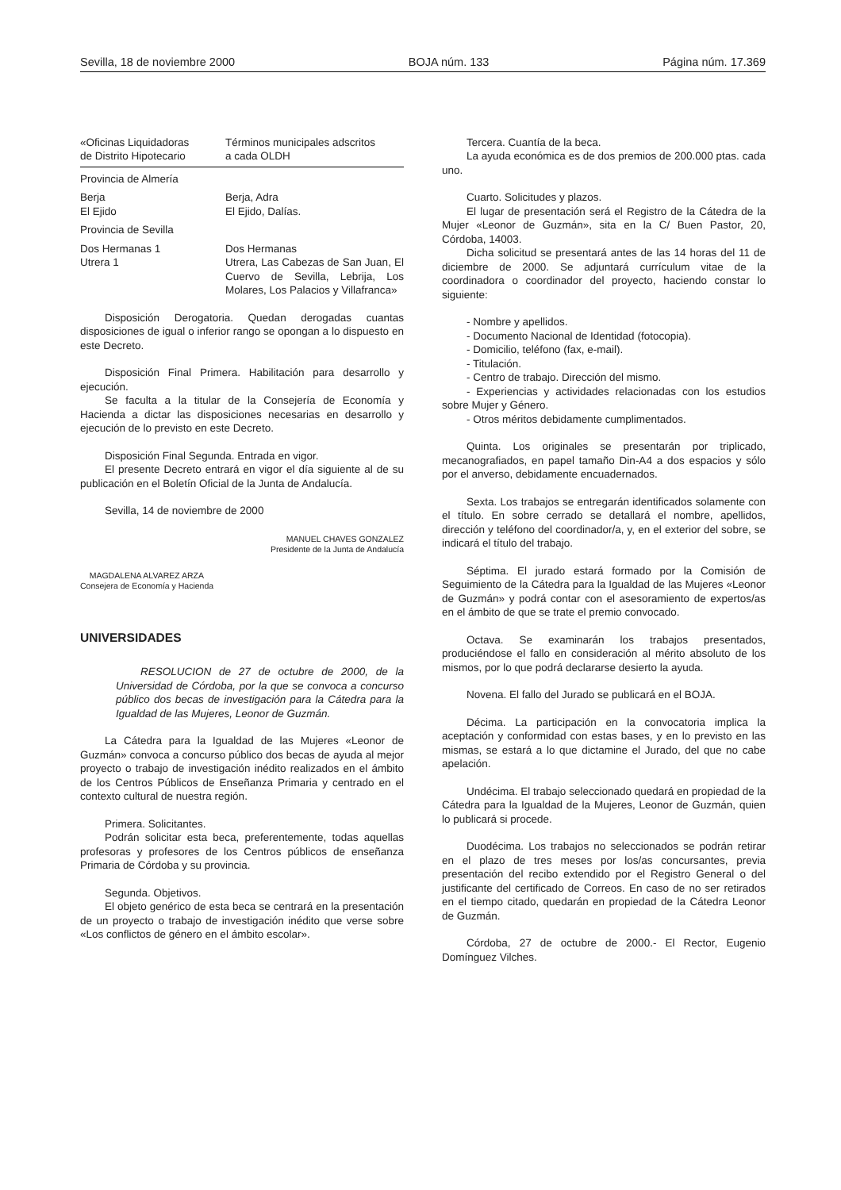Sevilla, 18 de noviembre 2000 BOJA núm. 133 Página núm. 17.369
| «Oficinas Liquidadoras de Distrito Hipotecario | Términos municipales adscritos a cada OLDH |
| Provincia de Almería | |
| Berja El Ejido | Berja, Adra El Ejido, Dalías. |
| Provincia de Sevilla | |
| Dos Hermanas 1 Utrera 1 | Dos Hermanas Utrera, Las Cabezas de San Juan, El Cuervo de Sevilla, Lebrija, Los Molares, Los Palacios y Villafranca» |
Disposición Derogatoria. Quedan derogadas cuantas disposiciones de igual o inferior rango se opongan a lo dispuesto en este Decreto.
Disposición Final Primera. Habilitación para desarrollo y ejecución.
Se faculta a la titular de la Consejería de Economía y Hacienda a dictar las disposiciones necesarias en desarrollo y ejecución de lo previsto en este Decreto.
Disposición Final Segunda. Entrada en vigor.
El presente Decreto entrará en vigor el día siguiente al de su publicación en el Boletín Oficial de la Junta de Andalucía.
Sevilla, 14 de noviembre de 2000
MANUEL CHAVES GONZALEZ
Presidente de la Junta de Andalucía
MAGDALENA ALVAREZ ARZA
Consejera de Economía y Hacienda
UNIVERSIDADES
RESOLUCION de 27 de octubre de 2000, de la Universidad de Córdoba, por la que se convoca a concurso público dos becas de investigación para la Cátedra para la Igualdad de las Mujeres, Leonor de Guzmán.
La Cátedra para la Igualdad de las Mujeres «Leonor de Guzmán» convoca a concurso público dos becas de ayuda al mejor proyecto o trabajo de investigación inédito realizados en el ámbito de los Centros Públicos de Enseñanza Primaria y centrado en el contexto cultural de nuestra región.
Primera. Solicitantes.
Podrán solicitar esta beca, preferentemente, todas aquellas profesoras y profesores de los Centros públicos de enseñanza Primaria de Córdoba y su provincia.
Segunda. Objetivos.
El objeto genérico de esta beca se centrará en la presentación de un proyecto o trabajo de investigación inédito que verse sobre «Los conflictos de género en el ámbito escolar».
Tercera. Cuantía de la beca.
La ayuda económica es de dos premios de 200.000 ptas. cada uno.
Cuarto. Solicitudes y plazos.
El lugar de presentación será el Registro de la Cátedra de la Mujer «Leonor de Guzmán», sita en la C/ Buen Pastor, 20, Córdoba, 14003.
Dicha solicitud se presentará antes de las 14 horas del 11 de diciembre de 2000. Se adjuntará currículum vitae de la coordinadora o coordinador del proyecto, haciendo constar lo siguiente:
- Nombre y apellidos.
- Documento Nacional de Identidad (fotocopia).
- Domicilio, teléfono (fax, e-mail).
- Titulación.
- Centro de trabajo. Dirección del mismo.
- Experiencias y actividades relacionadas con los estudios sobre Mujer y Género.
- Otros méritos debidamente cumplimentados.
Quinta. Los originales se presentarán por triplicado, mecanografiados, en papel tamaño Din-A4 a dos espacios y sólo por el anverso, debidamente encuadernados.
Sexta. Los trabajos se entregarán identificados solamente con el título. En sobre cerrado se detallará el nombre, apellidos, dirección y teléfono del coordinador/a, y, en el exterior del sobre, se indicará el título del trabajo.
Séptima. El jurado estará formado por la Comisión de Seguimiento de la Cátedra para la Igualdad de las Mujeres «Leonor de Guzmán» y podrá contar con el asesoramiento de expertos/as en el ámbito de que se trate el premio convocado.
Octava. Se examinarán los trabajos presentados, produciéndose el fallo en consideración al mérito absoluto de los mismos, por lo que podrá declararse desierto la ayuda.
Novena. El fallo del Jurado se publicará en el BOJA.
Décima. La participación en la convocatoria implica la aceptación y conformidad con estas bases, y en lo previsto en las mismas, se estará a lo que dictamine el Jurado, del que no cabe apelación.
Undécima. El trabajo seleccionado quedará en propiedad de la Cátedra para la Igualdad de la Mujeres, Leonor de Guzmán, quien lo publicará si procede.
Duodécima. Los trabajos no seleccionados se podrán retirar en el plazo de tres meses por los/as concursantes, previa presentación del recibo extendido por el Registro General o del justificante del certificado de Correos. En caso de no ser retirados en el tiempo citado, quedarán en propiedad de la Cátedra Leonor de Guzmán.
Córdoba, 27 de octubre de 2000.- El Rector, Eugenio Domínguez Vilches.